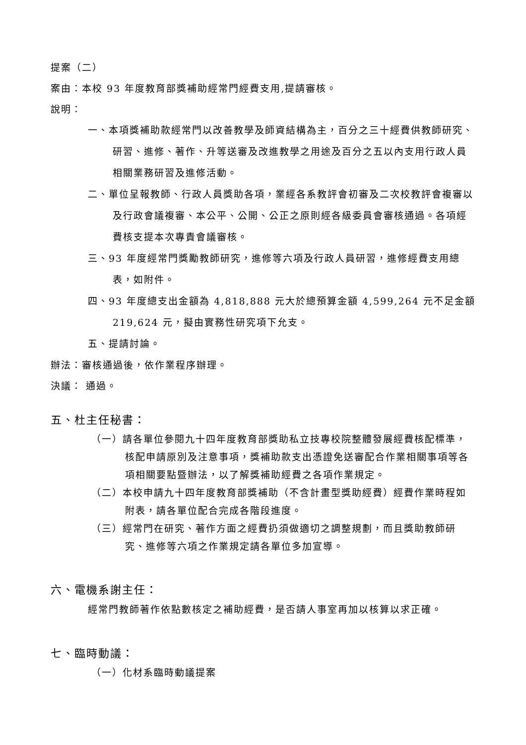提案（二）
案由：本校 93 年度教育部獎補助經常門經費支用,提請審核。
說明：
一、本項獎補助款經常門以改善教學及師資結構為主，百分之三十經費供教師研究、研習、進修、著作、升等送審及改進教學之用途及百分之五以內支用行政人員相關業務研習及進修活動。
二、單位呈報教師、行政人員獎助各項，業經各系教評會初審及二次校教評會複審以及行政會議複審、本公平、公開、公正之原則經各級委員會審核通過。各項經費核支提本次專責會議審核。
三、93 年度經常門獎勵教師研究，進修等六項及行政人員研習，進修經費支用總表，如附件。
四、93 年度總支出金額為 4,818,888 元大於總預算金額 4,599,264 元不足金額 219,624 元，擬由實務性研究項下允支。
五、提請討論。
辦法：審核通過後，依作業程序辦理。
決議： 通過。
五、杜主任秘書：
（一）請各單位參閱九十四年度教育部獎助私立技專校院整體發展經費核配標準，核配申請原別及注意事項，獎補助款支出憑證免送審配合作業相關事項等各項相關要點暨辦法，以了解獎補助經費之各項作業規定。
（二）本校申請九十四年度教育部獎補助（不含計畫型獎助經費）經費作業時程如附表，請各單位配合完成各階段進度。
（三）經常門在研究、著作方面之經費扔須做適切之調整規劃，而且獎助教師研究、進修等六項之作業規定請各單位多加宣導。
六、電機系謝主任：
經常門教師著作依點數核定之補助經費，是否請人事室再加以核算以求正確。
七、臨時動議：
（一）化材系臨時動議提案